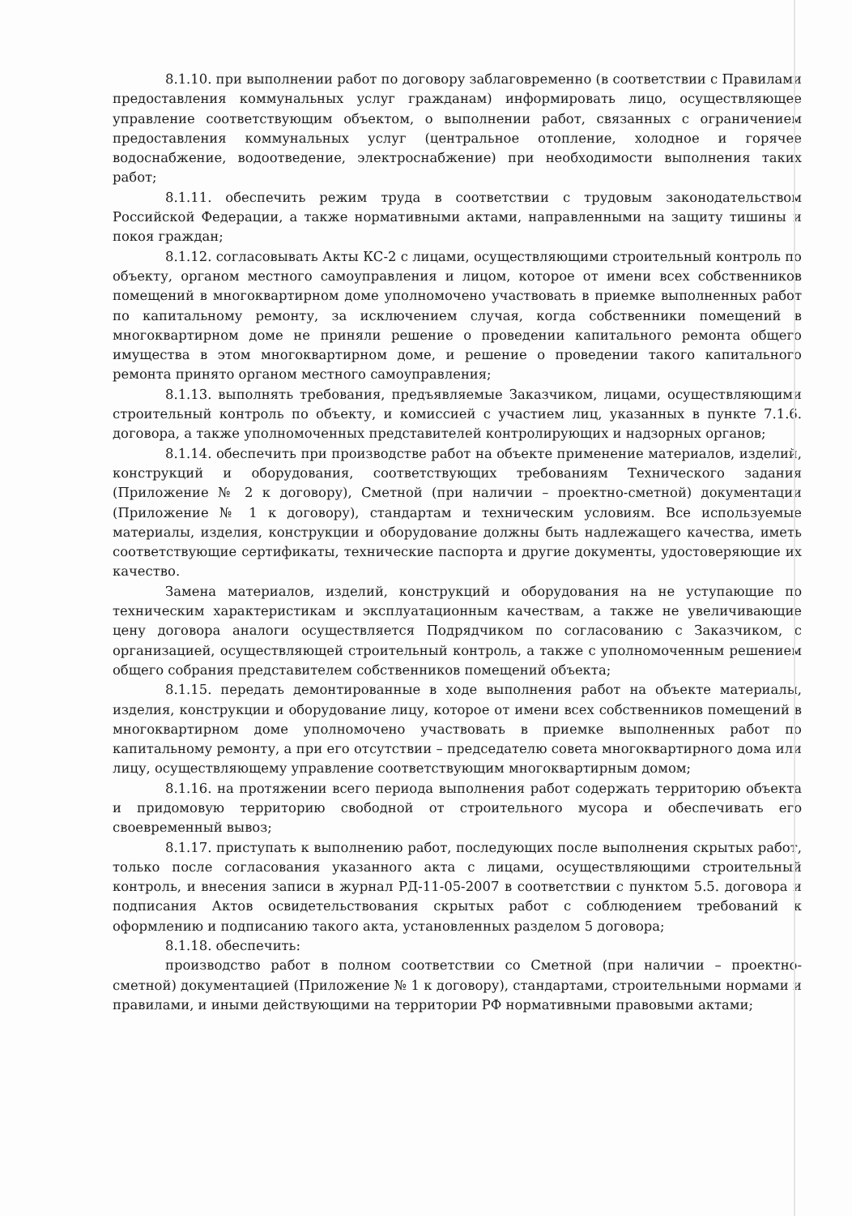8.1.10. при выполнении работ по договору заблаговременно (в соответствии с Правилами предоставления коммунальных услуг гражданам) информировать лицо, осуществляющее управление соответствующим объектом, о выполнении работ, связанных с ограничением предоставления коммунальных услуг (центральное отопление, холодное и горячее водоснабжение, водоотведение, электроснабжение) при необходимости выполнения таких работ;
8.1.11. обеспечить режим труда в соответствии с трудовым законодательством Российской Федерации, а также нормативными актами, направленными на защиту тишины и покоя граждан;
8.1.12. согласовывать Акты КС-2 с лицами, осуществляющими строительный контроль по объекту, органом местного самоуправления и лицом, которое от имени всех собственников помещений в многоквартирном доме уполномочено участвовать в приемке выполненных работ по капитальному ремонту, за исключением случая, когда собственники помещений в многоквартирном доме не приняли решение о проведении капитального ремонта общего имущества в этом многоквартирном доме, и решение о проведении такого капитального ремонта принято органом местного самоуправления;
8.1.13. выполнять требования, предъявляемые Заказчиком, лицами, осуществляющими строительный контроль по объекту, и комиссией с участием лиц, указанных в пункте 7.1.6. договора, а также уполномоченных представителей контролирующих и надзорных органов;
8.1.14. обеспечить при производстве работ на объекте применение материалов, изделий, конструкций и оборудования, соответствующих требованиям Технического задания (Приложение № 2 к договору), Сметной (при наличии – проектно-сметной) документации (Приложение № 1 к договору), стандартам и техническим условиям. Все используемые материалы, изделия, конструкции и оборудование должны быть надлежащего качества, иметь соответствующие сертификаты, технические паспорта и другие документы, удостоверяющие их качество.
Замена материалов, изделий, конструкций и оборудования на не уступающие по техническим характеристикам и эксплуатационным качествам, а также не увеличивающие цену договора аналоги осуществляется Подрядчиком по согласованию с Заказчиком, с организацией, осуществляющей строительный контроль, а также с уполномоченным решением общего собрания представителем собственников помещений объекта;
8.1.15. передать демонтированные в ходе выполнения работ на объекте материалы, изделия, конструкции и оборудование лицу, которое от имени всех собственников помещений в многоквартирном доме уполномочено участвовать в приемке выполненных работ по капитальному ремонту, а при его отсутствии – председателю совета многоквартирного дома или лицу, осуществляющему управление соответствующим многоквартирным домом;
8.1.16. на протяжении всего периода выполнения работ содержать территорию объекта и придомовую территорию свободной от строительного мусора и обеспечивать его своевременный вывоз;
8.1.17. приступать к выполнению работ, последующих после выполнения скрытых работ, только после согласования указанного акта с лицами, осуществляющими строительный контроль, и внесения записи в журнал РД-11-05-2007 в соответствии с пунктом 5.5. договора и подписания Актов освидетельствования скрытых работ с соблюдением требований к оформлению и подписанию такого акта, установленных разделом 5 договора;
8.1.18. обеспечить:
производство работ в полном соответствии со Сметной (при наличии – проектно-сметной) документацией (Приложение № 1 к договору), стандартами, строительными нормами и правилами, и иными действующими на территории РФ нормативными правовыми актами;